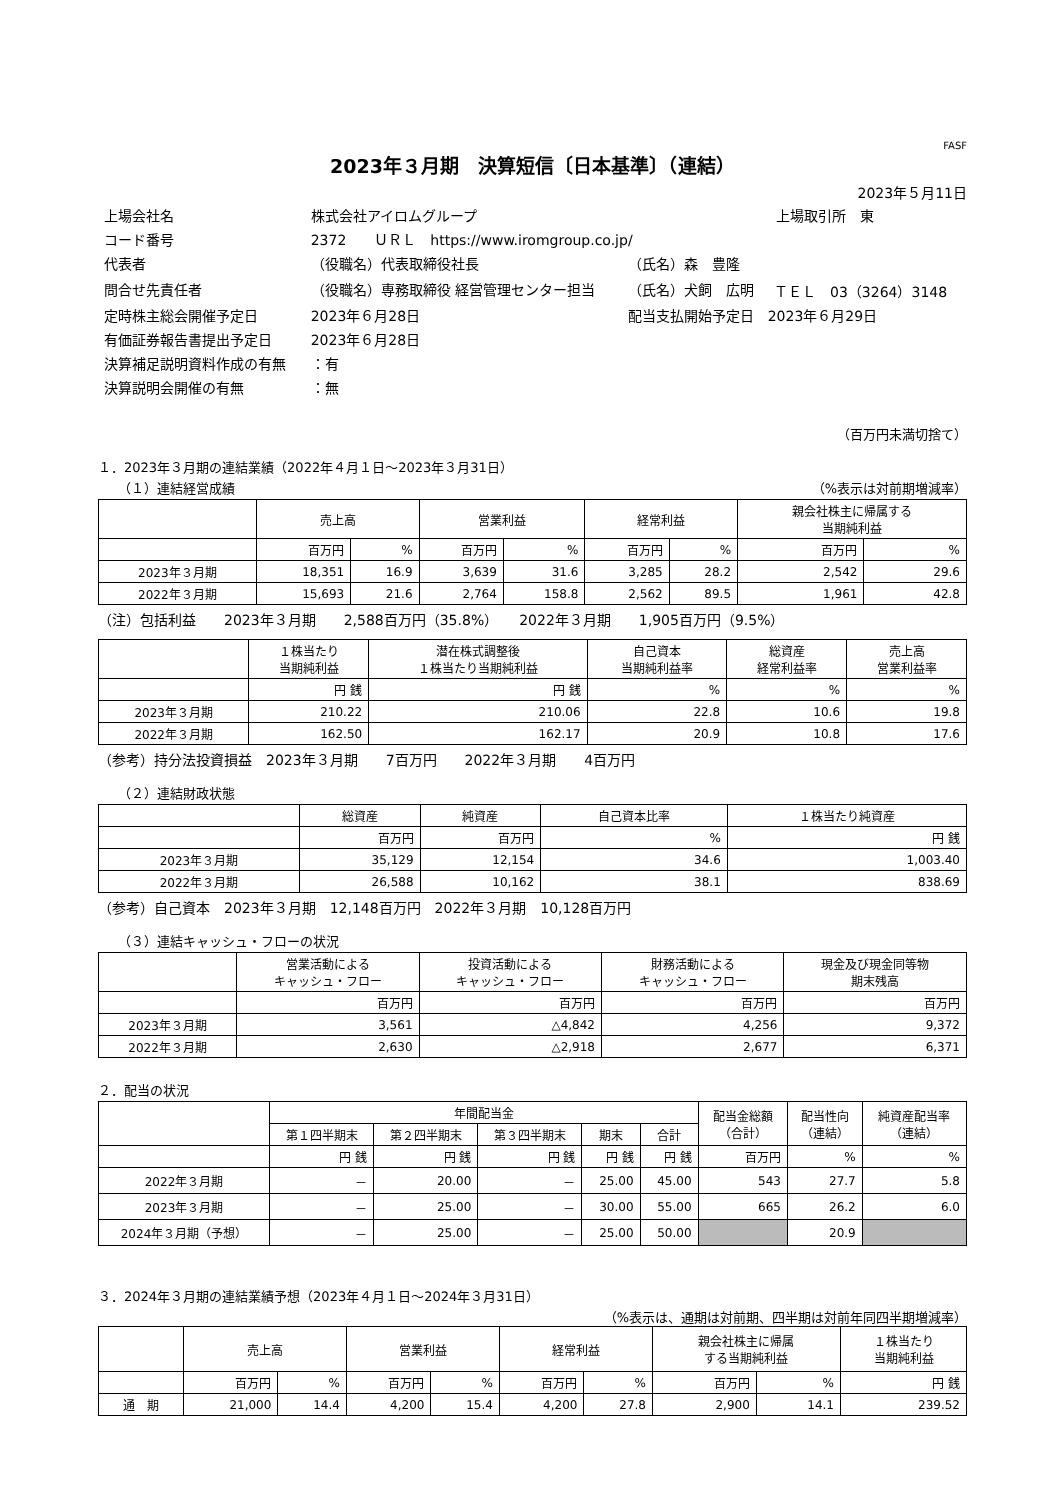FASF
2023年３月期　決算短信〔日本基準〕（連結）
2023年５月11日
| 上場会社名 | 株式会社アイロムグループ | | | 上場取引所 東 |
| コード番号 | 2372 ＵＲＬ https://www.iromgroup.co.jp/ | | | |
| 代表者 | （役職名）代表取締役社長 | （氏名）森 豊隆 | | |
| 問合せ先責任者 | （役職名）専務取締役 経営管理センター担当 | （氏名）犬飼 広明 | ＴＥＬ 03（3264）3148 | |
| 定時株主総会開催予定日 | 2023年６月28日 | 配当支払開始予定日 2023年６月29日 | | |
| 有価証券報告書提出予定日 | 2023年６月28日 | | | |
| 決算補足説明資料作成の有無 | ：有 | | | |
| 決算説明会開催の有無 | ：無 | | | |
（百万円未満切捨て）
１．2023年３月期の連結業績（2022年４月１日～2023年３月31日）
（１）連結経営成績 （%表示は対前期増減率）
| | 売上高 | | 営業利益 | | 経常利益 | | 親会社株主に帰属する 当期純利益 | |
| --- | --- | --- | --- | --- | --- | --- | --- | --- |
| | 百万円 | % | 百万円 | % | 百万円 | % | 百万円 | % |
| 2023年３月期 | 18,351 | 16.9 | 3,639 | 31.6 | 3,285 | 28.2 | 2,542 | 29.6 |
| 2022年３月期 | 15,693 | 21.6 | 2,764 | 158.8 | 2,562 | 89.5 | 1,961 | 42.8 |
（注）包括利益　　2023年３月期　　2,588百万円（35.8%）　　2022年３月期　　1,905百万円（9.5%）
| | １株当たり 当期純利益 | 潜在株式調整後 １株当たり当期純利益 | 自己資本 当期純利益率 | 総資産 経常利益率 | 売上高 営業利益率 |
| --- | --- | --- | --- | --- | --- |
| | 円 銭 | 円 銭 | % | % | % |
| 2023年３月期 | 210.22 | 210.06 | 22.8 | 10.6 | 19.8 |
| 2022年３月期 | 162.50 | 162.17 | 20.9 | 10.8 | 17.6 |
（参考）持分法投資損益　2023年３月期　　7百万円　　2022年３月期　　4百万円
（２）連結財政状態
| | 総資産 | 純資産 | 自己資本比率 | １株当たり純資産 |
| --- | --- | --- | --- | --- |
| | 百万円 | 百万円 | % | 円 銭 |
| 2023年３月期 | 35,129 | 12,154 | 34.6 | 1,003.40 |
| 2022年３月期 | 26,588 | 10,162 | 38.1 | 838.69 |
（参考）自己資本　2023年３月期　12,148百万円　2022年３月期　10,128百万円
（３）連結キャッシュ・フローの状況
| | 営業活動による キャッシュ・フロー | 投資活動による キャッシュ・フロー | 財務活動による キャッシュ・フロー | 現金及び現金同等物 期末残高 |
| --- | --- | --- | --- | --- |
| | 百万円 | 百万円 | 百万円 | 百万円 |
| 2023年３月期 | 3,561 | △4,842 | 4,256 | 9,372 |
| 2022年３月期 | 2,630 | △2,918 | 2,677 | 6,371 |
２．配当の状況
| | 年間配当金 | | | | | 配当金総額 （合計） | 配当性向 （連結） | 純資産配当率 （連結） |
| --- | --- | --- | --- | --- | --- | --- | --- | --- |
| | 第１四半期末 | 第２四半期末 | 第３四半期末 | 期末 | 合計 | | | |
| | 円 銭 | 円 銭 | 円 銭 | 円 銭 | 円 銭 | 百万円 | % | % |
| 2022年３月期 | － | 20.00 | － | 25.00 | 45.00 | 543 | 27.7 | 5.8 |
| 2023年３月期 | － | 25.00 | － | 30.00 | 55.00 | 665 | 26.2 | 6.0 |
| 2024年３月期（予想） | － | 25.00 | － | 25.00 | 50.00 | | 20.9 | |
３．2024年３月期の連結業績予想（2023年４月１日～2024年３月31日）
（%表示は、通期は対前期、四半期は対前年同四半期増減率）
| | 売上高 | | 営業利益 | | 経常利益 | | 親会社株主に帰属 する当期純利益 | | １株当たり 当期純利益 |
| --- | --- | --- | --- | --- | --- | --- | --- | --- | --- |
| | 百万円 | % | 百万円 | % | 百万円 | % | 百万円 | % | 円 銭 |
| 通 期 | 21,000 | 14.4 | 4,200 | 15.4 | 4,200 | 27.8 | 2,900 | 14.1 | 239.52 |